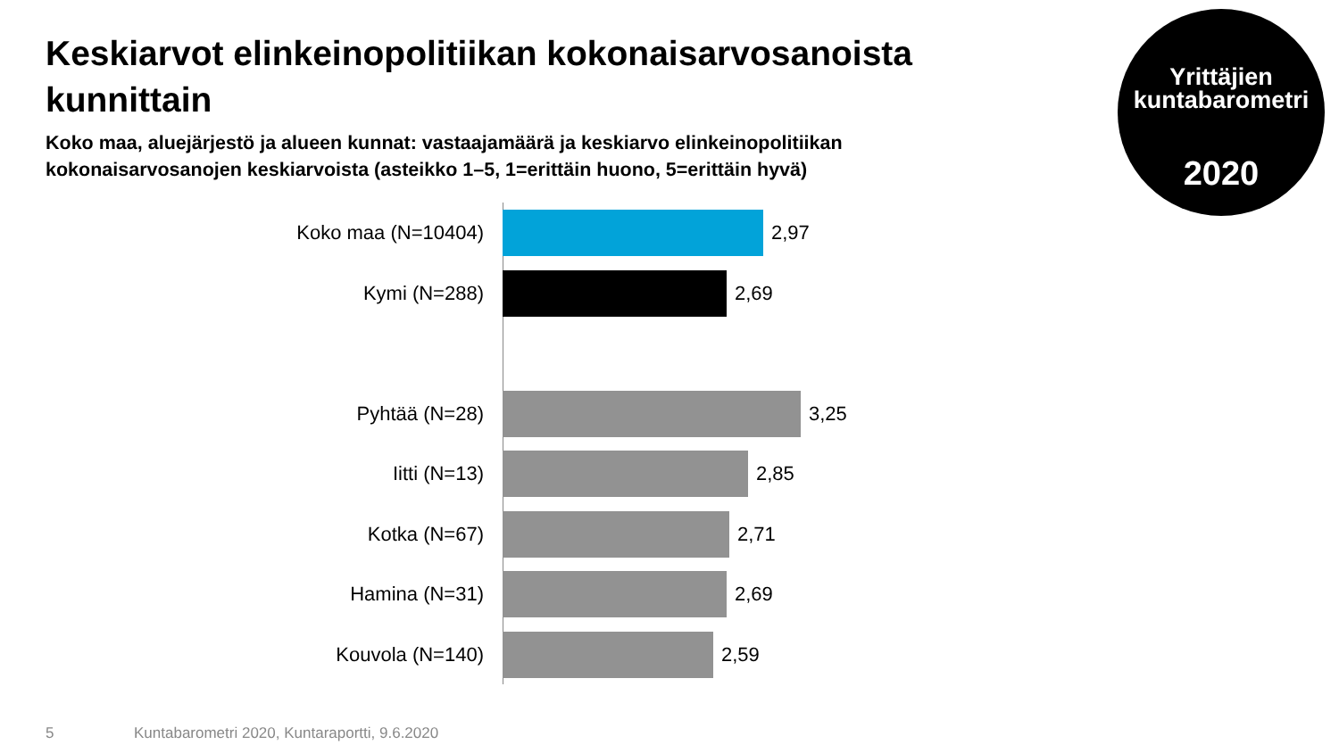Keskiarvot elinkeinopolitiikan kokonaisarvosanoista kunnittain
Koko maa, aluejärjestö ja alueen kunnat: vastaajamäärä ja keskiarvo elinkeinopolitiikan kokonaisarvosanojen keskiarvoista (asteikko 1–5, 1=erittäin huono, 5=erittäin hyvä)
Yrittäjien
kuntabarometri
2020
Koko maa (N=10404) 2,97
Kymi (N=288) 2,69
Pyhtää (N=28) 3,25
Iitti (N=13) 2,85
Kotka (N=67) 2,71
Hamina (N=31) 2,69
Kouvola (N=140) 2,59
5
Kuntabarometri 2020, Kuntaraportti, 9.6.2020